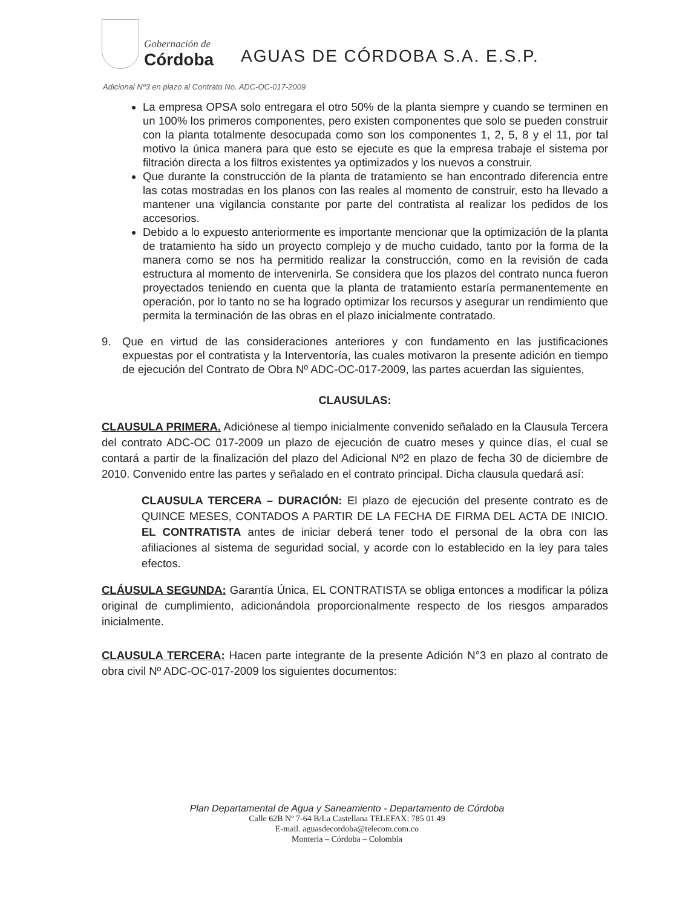Gobernación de
Córdoba
AGUAS DE CÓRDOBA S.A. E.S.P.
Adicional Nº3 en plazo al Contrato No. ADC-OC-017-2009
La empresa OPSA solo entregara el otro 50% de la planta siempre y cuando se terminen en un 100% los primeros componentes, pero existen componentes que solo se pueden construir con la planta totalmente desocupada como son los componentes 1, 2, 5, 8 y el 11, por tal motivo la única manera para que esto se ejecute es que la empresa trabaje el sistema por filtración directa a los filtros existentes ya optimizados y los nuevos a construir.
Que durante la construcción de la planta de tratamiento se han encontrado diferencia entre las cotas mostradas en los planos con las reales al momento de construir, esto ha llevado a mantener una vigilancia constante por parte del contratista al realizar los pedidos de los accesorios.
Debido a lo expuesto anteriormente es importante mencionar que la optimización de la planta de tratamiento ha sido un proyecto complejo y de mucho cuidado, tanto por la forma de la manera como se nos ha permitido realizar la construcción, como en la revisión de cada estructura al momento de intervenirla. Se considera que los plazos del contrato nunca fueron proyectados teniendo en cuenta que la planta de tratamiento estaría permanentemente en operación, por lo tanto no se ha logrado optimizar los recursos y asegurar un rendimiento que permita la terminación de las obras en el plazo inicialmente contratado.
9. Que en virtud de las consideraciones anteriores y con fundamento en las justificaciones expuestas por el contratista y la Interventoría, las cuales motivaron la presente adición en tiempo de ejecución del Contrato de Obra Nº ADC-OC-017-2009, las partes acuerdan las siguientes,
CLAUSULAS:
CLAUSULA PRIMERA. Adiciónese al tiempo inicialmente convenido señalado en la Clausula Tercera del contrato ADC-OC 017-2009 un plazo de ejecución de cuatro meses y quince días, el cual se contará a partir de la finalización del plazo del Adicional Nº2 en plazo de fecha 30 de diciembre de 2010. Convenido entre las partes y señalado en el contrato principal. Dicha clausula quedará así:
CLAUSULA TERCERA – DURACIÓN: El plazo de ejecución del presente contrato es de QUINCE MESES, CONTADOS A PARTIR DE LA FECHA DE FIRMA DEL ACTA DE INICIO. EL CONTRATISTA antes de iniciar deberá tener todo el personal de la obra con las afiliaciones al sistema de seguridad social, y acorde con lo establecido en la ley para tales efectos.
CLÁUSULA SEGUNDA: Garantía Única, EL CONTRATISTA se obliga entonces a modificar la póliza original de cumplimiento, adicionándola proporcionalmente respecto de los riesgos amparados inicialmente.
CLAUSULA TERCERA: Hacen parte integrante de la presente Adición N°3 en plazo al contrato de obra civil Nº ADC-OC-017-2009 los siguientes documentos:
Plan Departamental de Agua y Saneamiento - Departamento de Córdoba
Calle 62B Nº 7-64 B/La Castellana TELEFAX: 785 01 49
E-mail. aguasdecordoba@telecom.com.co
Montería – Córdoba – Colombia